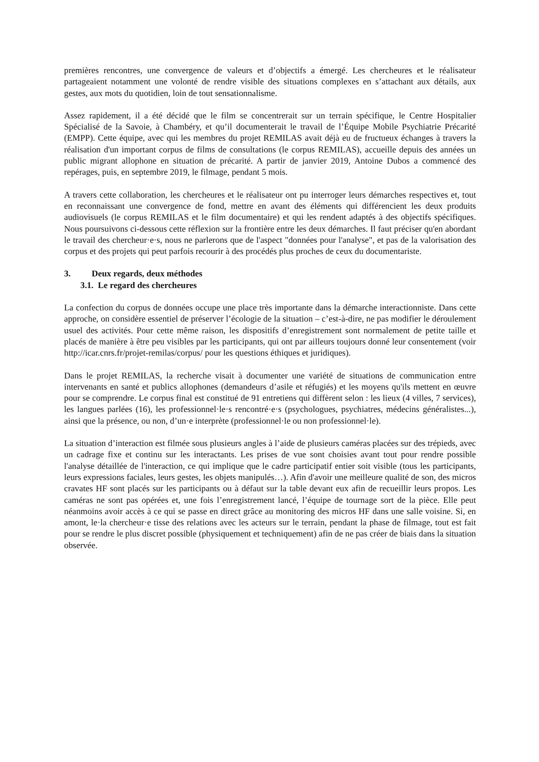premières rencontres, une convergence de valeurs et d’objectifs a émergé. Les chercheures et le réalisateur partageaient notamment une volonté de rendre visible des situations complexes en s’attachant aux détails, aux gestes, aux mots du quotidien, loin de tout sensationnalisme.
Assez rapidement, il a été décidé que le film se concentrerait sur un terrain spécifique, le Centre Hospitalier Spécialisé de la Savoie, à Chambéry, et qu’il documenterait le travail de l’Équipe Mobile Psychiatrie Précarité (EMPP). Cette équipe, avec qui les membres du projet REMILAS avait déjà eu de fructueux échanges à travers la réalisation d'un important corpus de films de consultations (le corpus REMILAS), accueille depuis des années un public migrant allophone en situation de précarité. A partir de janvier 2019, Antoine Dubos a commencé des repérages, puis, en septembre 2019, le filmage, pendant 5 mois.
A travers cette collaboration, les chercheures et le réalisateur ont pu interroger leurs démarches respectives et, tout en reconnaissant une convergence de fond, mettre en avant des éléments qui différencient les deux produits audiovisuels (le corpus REMILAS et le film documentaire) et qui les rendent adaptés à des objectifs spécifiques. Nous poursuivons ci-dessous cette réflexion sur la frontière entre les deux démarches. Il faut préciser qu'en abordant le travail des chercheur·e·s, nous ne parlerons que de l'aspect "données pour l'analyse", et pas de la valorisation des corpus et des projets qui peut parfois recourir à des procédés plus proches de ceux du documentariste.
3. Deux regards, deux méthodes
3.1. Le regard des chercheures
La confection du corpus de données occupe une place très importante dans la démarche interactionniste. Dans cette approche, on considère essentiel de préserver l’écologie de la situation – c’est-à-dire, ne pas modifier le déroulement usuel des activités. Pour cette même raison, les dispositifs d’enregistrement sont normalement de petite taille et placés de manière à être peu visibles par les participants, qui ont par ailleurs toujours donné leur consentement (voir http://icar.cnrs.fr/projet-remilas/corpus/ pour les questions éthiques et juridiques).
Dans le projet REMILAS, la recherche visait à documenter une variété de situations de communication entre intervenants en santé et publics allophones (demandeurs d’asile et réfugiés) et les moyens qu'ils mettent en œuvre pour se comprendre. Le corpus final est constitué de 91 entretiens qui diffèrent selon : les lieux (4 villes, 7 services), les langues parlées (16), les professionnel·le·s rencontré·e·s (psychologues, psychiatres, médecins généralistes...), ainsi que la présence, ou non, d’un·e interprète (professionnel·le ou non professionnel·le).
La situation d’interaction est filmée sous plusieurs angles à l’aide de plusieurs caméras placées sur des trépieds, avec un cadrage fixe et continu sur les interactants. Les prises de vue sont choisies avant tout pour rendre possible l'analyse détaillée de l'interaction, ce qui implique que le cadre participatif entier soit visible (tous les participants, leurs expressions faciales, leurs gestes, les objets manipulés…). Afin d'avoir une meilleure qualité de son, des micros cravates HF sont placés sur les participants ou à défaut sur la table devant eux afin de recueillir leurs propos. Les caméras ne sont pas opérées et, une fois l’enregistrement lancé, l’équipe de tournage sort de la pièce. Elle peut néanmoins avoir accès à ce qui se passe en direct grâce au monitoring des micros HF dans une salle voisine. Si, en amont, le·la chercheur·e tisse des relations avec les acteurs sur le terrain, pendant la phase de filmage, tout est fait pour se rendre le plus discret possible (physiquement et techniquement) afin de ne pas créer de biais dans la situation observée.